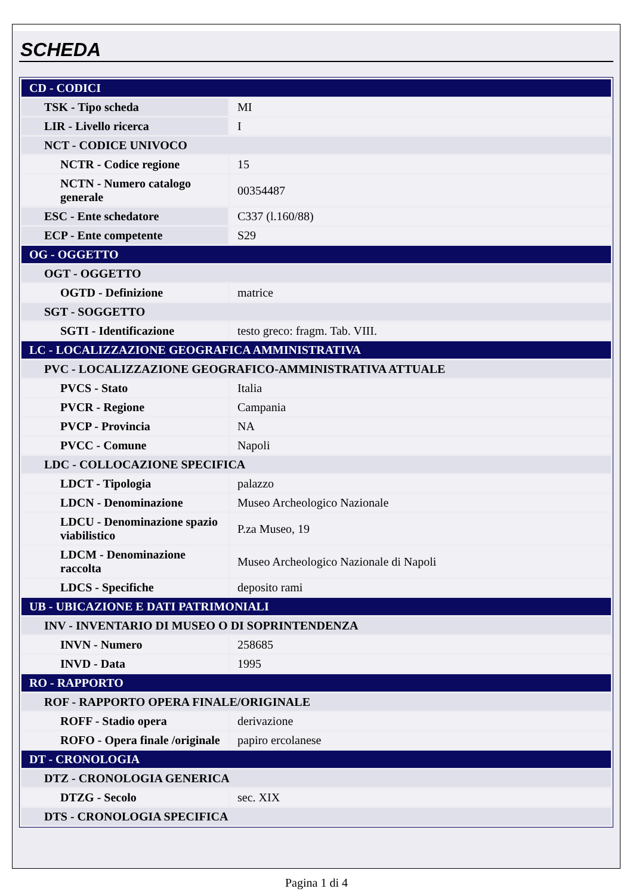SCHEDA
| CD - CODICI | |
| TSK - Tipo scheda | MI |
| LIR - Livello ricerca | I |
| NCT - CODICE UNIVOCO | |
| NCTR - Codice regione | 15 |
| NCTN - Numero catalogo generale | 00354487 |
| ESC - Ente schedatore | C337 (l.160/88) |
| ECP - Ente competente | S29 |
| OG - OGGETTO | |
| OGT - OGGETTO | |
| OGTD - Definizione | matrice |
| SGT - SOGGETTO | |
| SGTI - Identificazione | testo greco: fragm. Tab. VIII. |
| LC - LOCALIZZAZIONE GEOGRAFICA AMMINISTRATIVA | |
| PVC - LOCALIZZAZIONE GEOGRAFICO-AMMINISTRATIVA ATTUALE | |
| PVCS - Stato | Italia |
| PVCR - Regione | Campania |
| PVCP - Provincia | NA |
| PVCC - Comune | Napoli |
| LDC - COLLOCAZIONE SPECIFICA | |
| LDCT - Tipologia | palazzo |
| LDCN - Denominazione | Museo Archeologico Nazionale |
| LDCU - Denominazione spazio viabilistico | P.za Museo, 19 |
| LDCM - Denominazione raccolta | Museo Archeologico Nazionale di Napoli |
| LDCS - Specifiche | deposito rami |
| UB - UBICAZIONE E DATI PATRIMONIALI | |
| INV - INVENTARIO DI MUSEO O DI SOPRINTENDENZA | |
| INVN - Numero | 258685 |
| INVD - Data | 1995 |
| RO - RAPPORTO | |
| ROF - RAPPORTO OPERA FINALE/ORIGINALE | |
| ROFF - Stadio opera | derivazione |
| ROFO - Opera finale /originale | papiro ercolanese |
| DT - CRONOLOGIA | |
| DTZ - CRONOLOGIA GENERICA | |
| DTZG - Secolo | sec. XIX |
| DTS - CRONOLOGIA SPECIFICA | |
Pagina 1 di 4